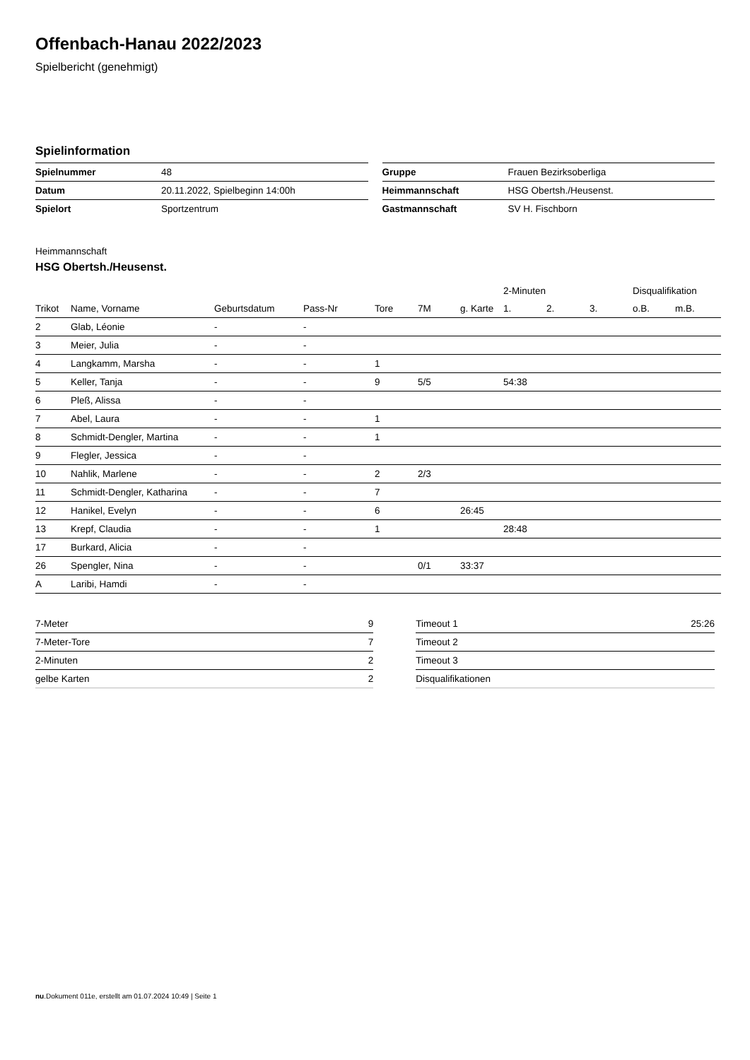Offenbach-Hanau 2022/2023
Spielbericht (genehmigt)
Spielinformation
| Spielnummer | 48 |
| Datum | 20.11.2022, Spielbeginn 14:00h |
| Spielort | Sportzentrum |
| Gruppe | Frauen Bezirksoberliga |
| Heimmannschaft | HSG Obertsh./Heusenst. |
| Gastmannschaft | SV H. Fischborn |
Heimmannschaft
HSG Obertsh./Heusenst.
| | | | | | | | 2-Minuten | | | Disqualifikation | |
| --- | --- | --- | --- | --- | --- | --- | --- | --- | --- | --- | --- |
| Trikot | Name, Vorname | Geburtsdatum | Pass-Nr | Tore | 7M | g. Karte | 1. | 2. | 3. | o.B. | m.B. |
| 2 | Glab, Léonie | - | - | | | | | | | | |
| 3 | Meier, Julia | - | - | | | | | | | | |
| 4 | Langkamm, Marsha | - | - | 1 | | | | | | | |
| 5 | Keller, Tanja | - | - | 9 | 5/5 | | 54:38 | | | | |
| 6 | Pleß, Alissa | - | - | | | | | | | | |
| 7 | Abel, Laura | - | - | 1 | | | | | | | |
| 8 | Schmidt-Dengler, Martina | - | - | 1 | | | | | | | |
| 9 | Flegler, Jessica | - | - | | | | | | | | |
| 10 | Nahlik, Marlene | - | - | 2 | 2/3 | | | | | | |
| 11 | Schmidt-Dengler, Katharina | - | - | 7 | | | | | | | |
| 12 | Hanikel, Evelyn | - | - | 6 | | 26:45 | | | | | |
| 13 | Krepf, Claudia | - | - | 1 | | | 28:48 | | | | |
| 17 | Burkard, Alicia | - | - | | | | | | | | |
| 26 | Spengler, Nina | - | - | | 0/1 | 33:37 | | | | | |
| A | Laribi, Hamdi | - | - | | | | | | | | |
| 7-Meter | 9 |
| 7-Meter-Tore | 7 |
| 2-Minuten | 2 |
| gelbe Karten | 2 |
| Timeout 1 | 25:26 |
| Timeout 2 | |
| Timeout 3 | |
| Disqualifikationen | |
nu.Dokument 011e, erstellt am 01.07.2024 10:49 | Seite 1